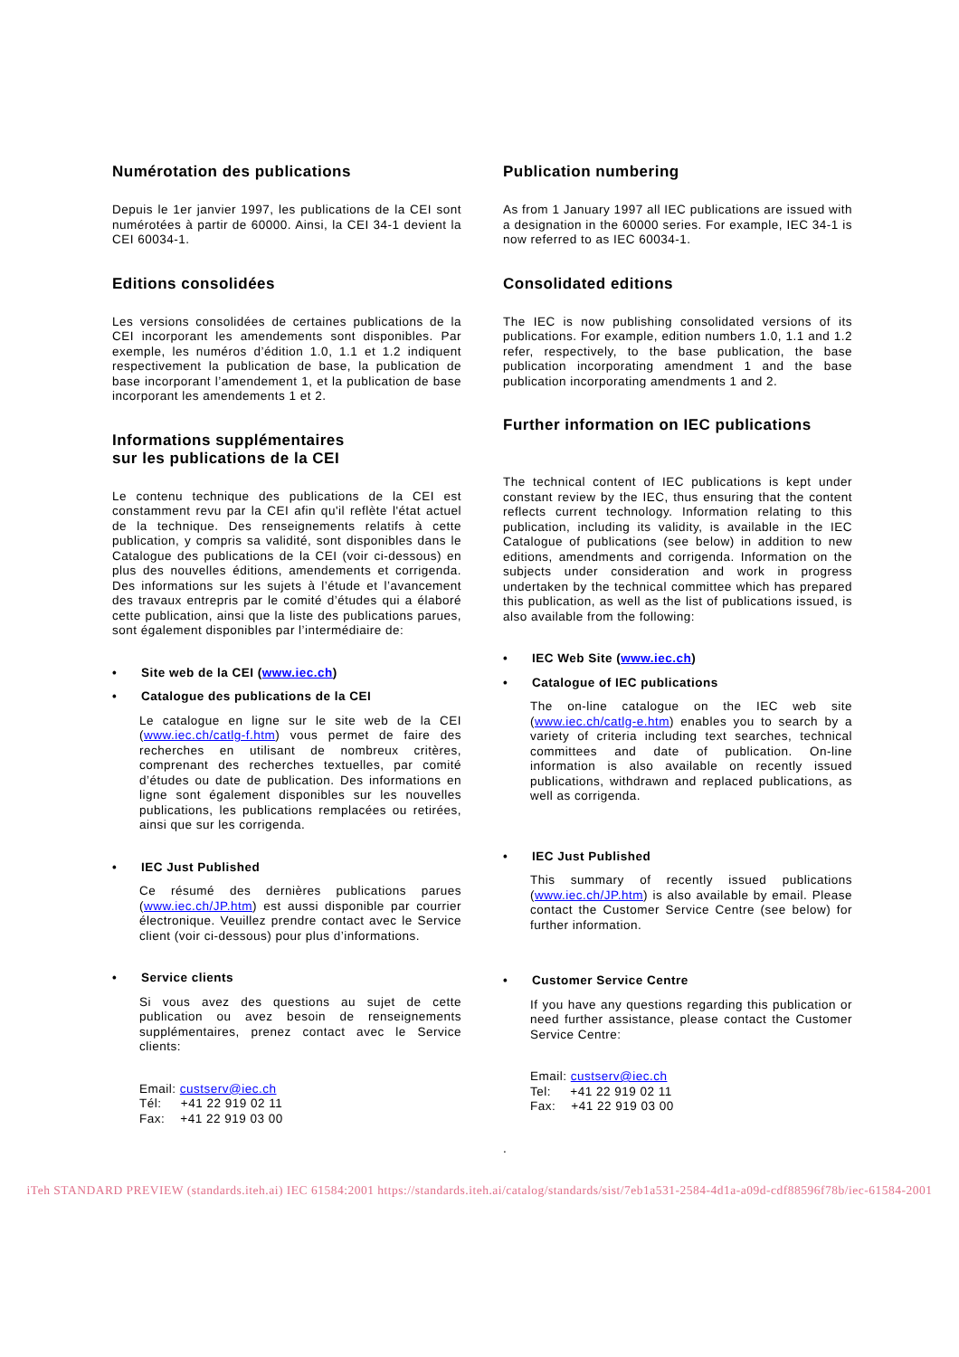Numérotation des publications
Depuis le 1er janvier 1997, les publications de la CEI sont numérotées à partir de 60000. Ainsi, la CEI 34-1 devient la CEI 60034-1.
Editions consolidées
Les versions consolidées de certaines publications de la CEI incorporant les amendements sont disponibles. Par exemple, les numéros d’édition 1.0, 1.1 et 1.2 indiquent respectivement la publication de base, la publication de base incorporant l’amendement 1, et la publication de base incorporant les amendements 1 et 2.
Informations supplémentaires
sur les publications de la CEI
Le contenu technique des publications de la CEI est constamment revu par la CEI afin qu'il reflète l'état actuel de la technique. Des renseignements relatifs à cette publication, y compris sa validité, sont disponibles dans le Catalogue des publications de la CEI (voir ci-dessous) en plus des nouvelles éditions, amendements et corrigenda. Des informations sur les sujets à l’étude et l’avancement des travaux entrepris par le comité d’études qui a élaboré cette publication, ainsi que la liste des publications parues, sont également disponibles par l’intermédiaire de:
• Site web de la CEI (www.iec.ch)
• Catalogue des publications de la CEI
Le catalogue en ligne sur le site web de la CEI (www.iec.ch/catlg-f.htm) vous permet de faire des recherches en utilisant de nombreux critères, comprenant des recherches textuelles, par comité d’études ou date de publication. Des informations en ligne sont également disponibles sur les nouvelles publications, les publications remplacées ou retirées, ainsi que sur les corrigenda.
• IEC Just Published
Ce résumé des dernières publications parues (www.iec.ch/JP.htm) est aussi disponible par courrier électronique. Veuillez prendre contact avec le Service client (voir ci-dessous) pour plus d’informations.
• Service clients
Si vous avez des questions au sujet de cette publication ou avez besoin de renseignements supplémentaires, prenez contact avec le Service clients:
Email: custserv@iec.ch
Tél: +41 22 919 02 11
Fax: +41 22 919 03 00
Publication numbering
As from 1 January 1997 all IEC publications are issued with a designation in the 60000 series. For example, IEC 34-1 is now referred to as IEC 60034-1.
Consolidated editions
The IEC is now publishing consolidated versions of its publications. For example, edition numbers 1.0, 1.1 and 1.2 refer, respectively, to the base publication, the base publication incorporating amendment 1 and the base publication incorporating amendments 1 and 2.
Further information on IEC publications
The technical content of IEC publications is kept under constant review by the IEC, thus ensuring that the content reflects current technology. Information relating to this publication, including its validity, is available in the IEC Catalogue of publications (see below) in addition to new editions, amendments and corrigenda. Information on the subjects under consideration and work in progress undertaken by the technical committee which has prepared this publication, as well as the list of publications issued, is also available from the following:
• IEC Web Site (www.iec.ch)
• Catalogue of IEC publications
The on-line catalogue on the IEC web site (www.iec.ch/catlg-e.htm) enables you to search by a variety of criteria including text searches, technical committees and date of publication. On-line information is also available on recently issued publications, withdrawn and replaced publications, as well as corrigenda.
• IEC Just Published
This summary of recently issued publications (www.iec.ch/JP.htm) is also available by email. Please contact the Customer Service Centre (see below) for further information.
• Customer Service Centre
If you have any questions regarding this publication or need further assistance, please contact the Customer Service Centre:
Email: custserv@iec.ch
Tel: +41 22 919 02 11
Fax: +41 22 919 03 00
.
iTeh STANDARD PREVIEW (standards.iteh.ai) IEC 61584:2001 https://standards.iteh.ai/catalog/standards/sist/7eb1a531-2584-4d1a-a09d-cdf88596f78b/iec-61584-2001